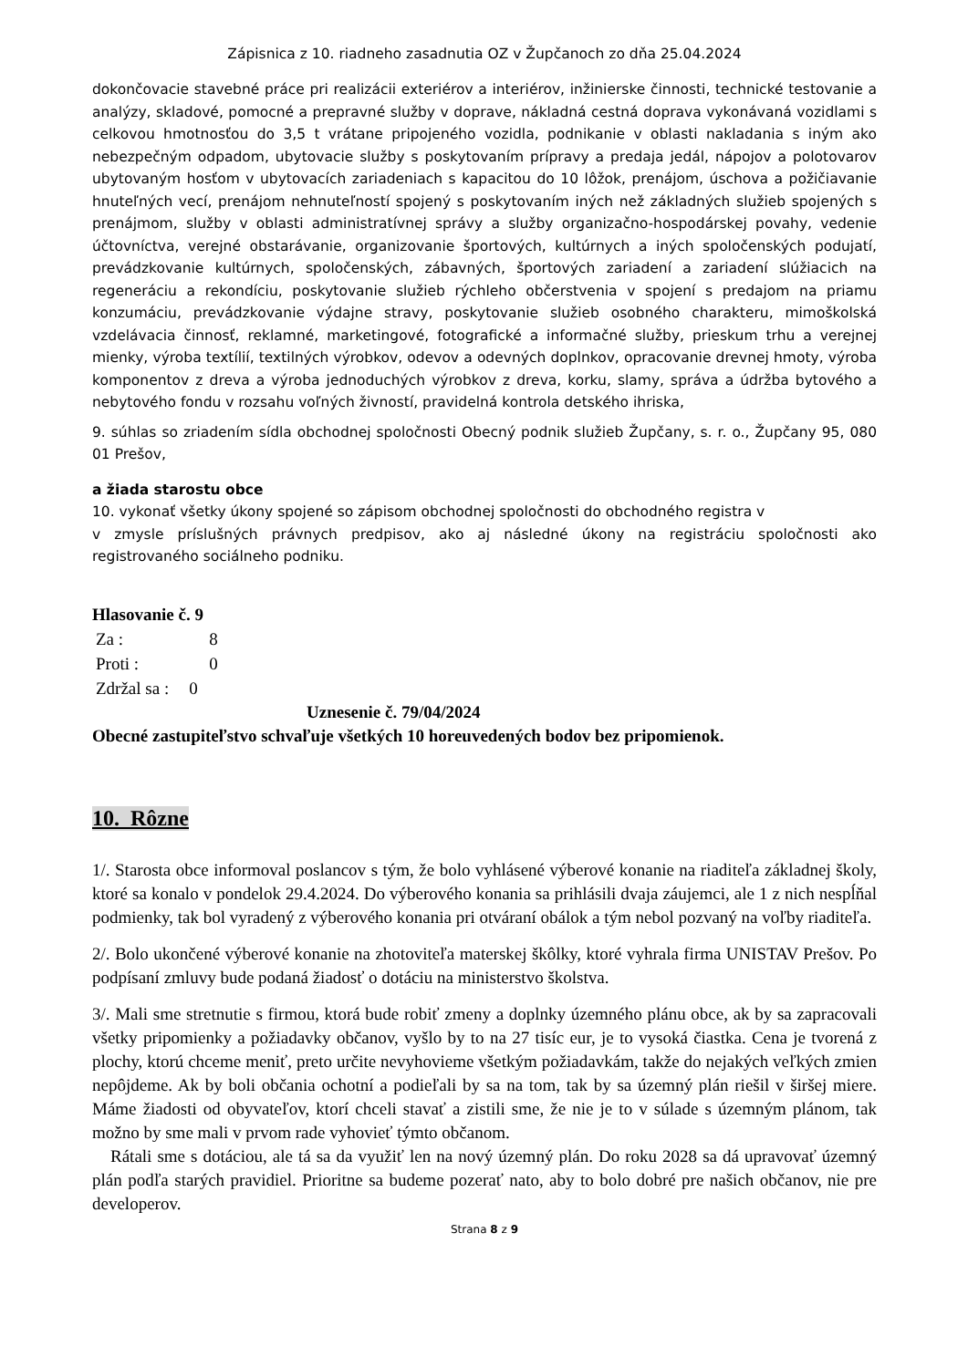Zápisnica z 10. riadneho zasadnutia OZ v Župčanoch zo dňa 25.04.2024
dokončovacie stavebné práce pri realizácii exteriérov a interiérov, inžinierske činnosti, technické testovanie a analýzy, skladové, pomocné a prepravné služby v doprave, nákladná cestná doprava vykonávaná vozidlami s celkovou hmotnosťou do 3,5 t vrátane pripojeného vozidla, podnikanie v oblasti nakladania s iným ako nebezpečným odpadom, ubytovacie služby s poskytovaním prípravy a predaja jedál, nápojov a polotovarov ubytovaným hosťom v ubytovacích zariadeniach s kapacitou do 10 lôžok, prenájom, úschova a požičiavanie hnuteľných vecí, prenájom nehnuteľností spojený s poskytovaním iných než základných služieb spojených s prenájmom, služby v oblasti administratívnej správy a služby organizačno-hospodárskej povahy, vedenie účtovníctva, verejné obstarávanie, organizovanie športových, kultúrnych a iných spoločenských podujatí, prevádzkovanie kultúrnych, spoločenských, zábavných, športových zariadení a zariadení slúžiacich na regeneráciu a rekondíciu, poskytovanie služieb rýchleho občerstvenia v spojení s predajom na priamu konzumáciu, prevádzkovanie výdajne stravy, poskytovanie služieb osobného charakteru, mimoškolská vzdelávacia činnosť, reklamné, marketingové, fotografické a informačné služby, prieskum trhu a verejnej mienky, výroba textílií, textilných výrobkov, odevov a odevných doplnkov, opracovanie drevnej hmoty, výroba komponentov z dreva a výroba jednoduchých výrobkov z dreva, korku, slamy, správa a údržba bytového a nebytového fondu v rozsahu voľných živností, pravidelná kontrola detského ihriska,
9. súhlas so zriadením sídla obchodnej spoločnosti Obecný podnik služieb Župčany, s. r. o., Župčany 95, 080 01 Prešov,
a žiada starostu obce
10. vykonať všetky úkony spojené so zápisom obchodnej spoločnosti do obchodného registra v
v zmysle príslušných právnych predpisov, ako aj následné úkony na registráciu spoločnosti ako registrovaného sociálneho podniku.
Hlasovanie č. 9
| Za : | 8 |
| Proti : | 0 |
| Zdržal sa : | 0 |
Uznesenie č. 79/04/2024
Obecné zastupiteľstvo schvaľuje všetkých 10 horeuvedených bodov bez pripomienok.
10. Rôzne
1/. Starosta obce informoval poslancov s tým, že bolo vyhlásené výberové konanie na riaditeľa základnej školy, ktoré sa konalo v pondelok 29.4.2024. Do výberového konania sa prihlásili dvaja záujemci, ale 1 z nich nespĺňal podmienky, tak bol vyradený z výberového konania pri otváraní obálok a tým nebol pozvaný na voľby riaditeľa.
2/. Bolo ukončené výberové konanie na zhotoviteľa materskej škôlky, ktoré vyhrala firma UNISTAV Prešov. Po podpísaní zmluvy bude podaná žiadosť o dotáciu na ministerstvo školstva.
3/. Mali sme stretnutie s firmou, ktorá bude robiť zmeny a doplnky územného plánu obce, ak by sa zapracovali všetky pripomienky a požiadavky občanov, vyšlo by to na 27 tisíc eur, je to vysoká čiastka. Cena je tvorená z plochy, ktorú chceme meniť, preto určite nevyhovieme všetkým požiadavkám, takže do nejakých veľkých zmien nepôjdeme. Ak by boli občania ochotní a podieľali by sa na tom, tak by sa územný plán riešil v širšej miere. Máme žiadosti od obyvateľov, ktorí chceli stavať a zistili sme, že nie je to v súlade s územným plánom, tak možno by sme mali v prvom rade vyhovieť týmto občanom.
Rátali sme s dotáciou, ale tá sa da využiť len na nový územný plán. Do roku 2028 sa dá upravovať územný plán podľa starých pravidiel. Prioritne sa budeme pozerať nato, aby to bolo dobré pre našich občanov, nie pre developerov.
Strana 8 z 9